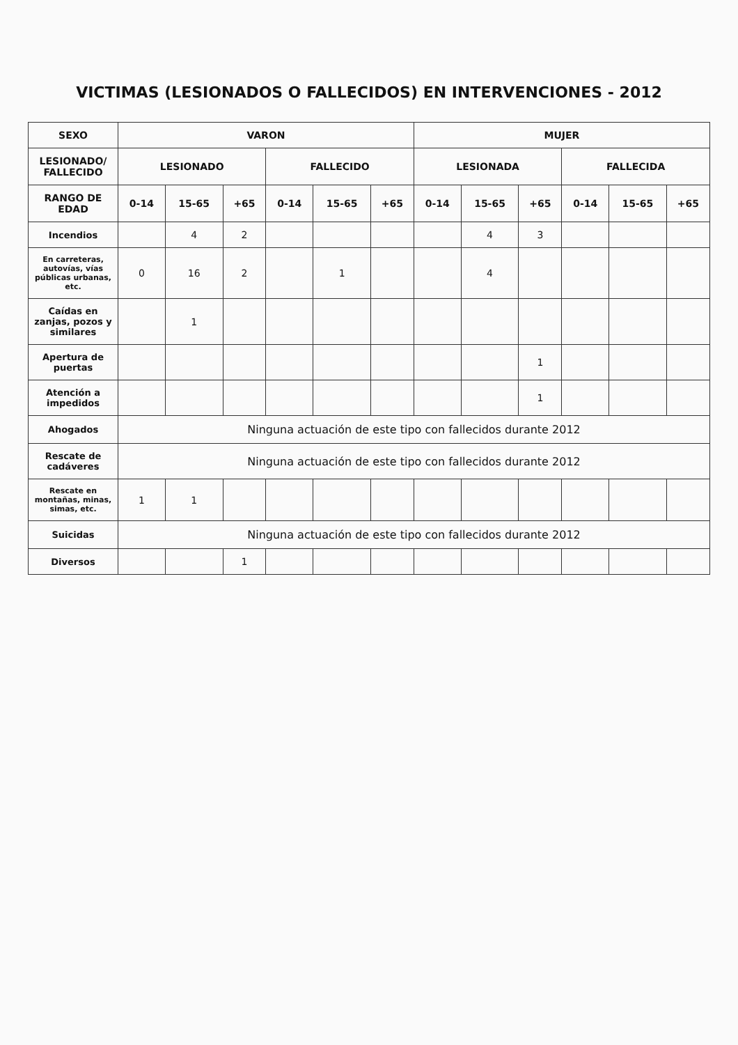VICTIMAS (LESIONADOS O FALLECIDOS) EN INTERVENCIONES - 2012
| SEXO | VARON | | | | | | MUJER | | | | | |
| --- | --- | --- | --- | --- | --- | --- | --- | --- | --- | --- | --- | --- |
| LESIONADO/ FALLECIDO | LESIONADO | | | FALLECIDO | | | LESIONADA | | | FALLECIDA | | |
| RANGO DE EDAD | 0-14 | 15-65 | +65 | 0-14 | 15-65 | +65 | 0-14 | 15-65 | +65 | 0-14 | 15-65 | +65 |
| Incendios | | 4 | 2 | | | | | 4 | 3 | | | |
| En carreteras, autovías, vías públicas urbanas, etc. | 0 | 16 | 2 | | 1 | | | 4 | | | | |
| Caídas en zanjas, pozos y similares | | 1 | | | | | | | | | | |
| Apertura de puertas | | | | | | | | | 1 | | | |
| Atención a impedidos | | | | | | | | | 1 | | | |
| Ahogados | Ninguna actuación de este tipo con fallecidos durante 2012 | | | | | | | | | | | |
| Rescate de cadáveres | Ninguna actuación de este tipo con fallecidos durante 2012 | | | | | | | | | | | |
| Rescate en montañas, minas, simas, etc. | 1 | 1 | | | | | | | | | | |
| Suicidas | Ninguna actuación de este tipo con fallecidos durante 2012 | | | | | | | | | | | |
| Diversos | | | 1 | | | | | | | | | |